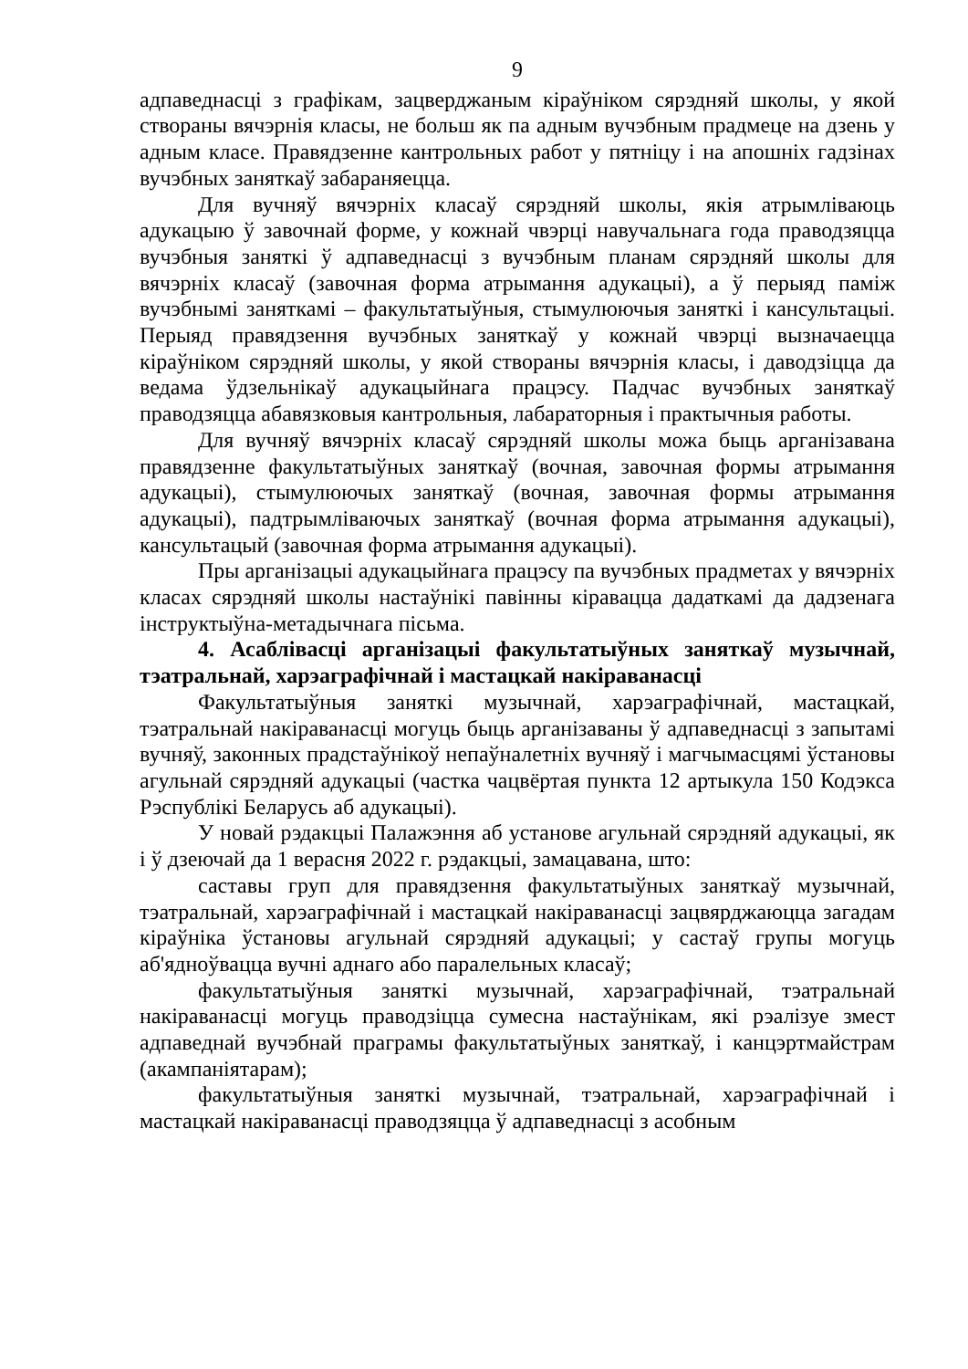9
адпаведнасці з графікам, зацверджаным кіраўніком сярэдняй школы, у якой створаны вячэрнія класы, не больш як па адным вучэбным прадмеце на дзень у адным класе. Правядзенне кантрольных работ у пятніцу і на апошніх гадзінах вучэбных заняткаў забараняецца.
Для вучняў вячэрніх класаў сярэдняй школы, якія атрымліваюць адукацыю ў завочнай форме, у кожнай чвэрці навучальнага года праводзяцца вучэбныя заняткі ў адпаведнасці з вучэбным планам сярэдняй школы для вячэрніх класаў (завочная форма атрымання адукацыі), а ў перыяд паміж вучэбнымі заняткамі – факультатыўныя, стымулюючыя заняткі і кансультацыі. Перыяд правядзення вучэбных заняткаў у кожнай чвэрці вызначаецца кіраўніком сярэдняй школы, у якой створаны вячэрнія класы, і даводзіцца да ведама ўдзельнікаў адукацыйнага працэсу. Падчас вучэбных заняткаў праводзяцца абавязковыя кантрольныя, лабараторныя і практычныя работы.
Для вучняў вячэрніх класаў сярэдняй школы можа быць арганізавана правядзенне факультатыўных заняткаў (вочная, завочная формы атрымання адукацыі), стымулюючых заняткаў (вочная, завочная формы атрымання адукацыі), падтрымліваючых заняткаў (вочная форма атрымання адукацыі), кансультацый (завочная форма атрымання адукацыі).
Пры арганізацыі адукацыйнага працэсу па вучэбных прадметах у вячэрніх класах сярэдняй школы настаўнікі павінны кіравацца дадаткамі да дадзенага інструктыўна-метадычнага пісьма.
4. Асаблівасці арганізацыі факультатыўных заняткаў музычнай, тэатральнай, харэаграфічнай і мастацкай накіраванасці
Факультатыўныя заняткі музычнай, харэаграфічнай, мастацкай, тэатральнай накіраванасці могуць быць арганізаваны ў адпаведнасці з запытамі вучняў, законных прадстаўнікоў непаўналетніх вучняў і магчымасцямі ўстановы агульнай сярэдняй адукацыі (частка чацвёртая пункта 12 артыкула 150 Кодэкса Рэспублікі Беларусь аб адукацыі).
У новай рэдакцыі Палажэння аб установе агульнай сярэдняй адукацыі, як і ў дзеючай да 1 верасня 2022 г. рэдакцыі, замацавана, што:
саставы груп для правядзення факультатыўных заняткаў музычнай, тэатральнай, харэаграфічнай і мастацкай накіраванасці зацвярджаюцца загадам кіраўніка ўстановы агульнай сярэдняй адукацыі; у састаў групы могуць аб'ядноўвацца вучні аднаго або паралельных класаў;
факультатыўныя заняткі музычнай, харэаграфічнай, тэатральнай накіраванасці могуць праводзіцца сумесна настаўнікам, які рэалізуе змест адпаведнай вучэбнай праграмы факультатыўных заняткаў, і канцэртмайстрам (акампаніятарам);
факультатыўныя заняткі музычнай, тэатральнай, харэаграфічнай і мастацкай накіраванасці праводзяцца ў адпаведнасці з асобным